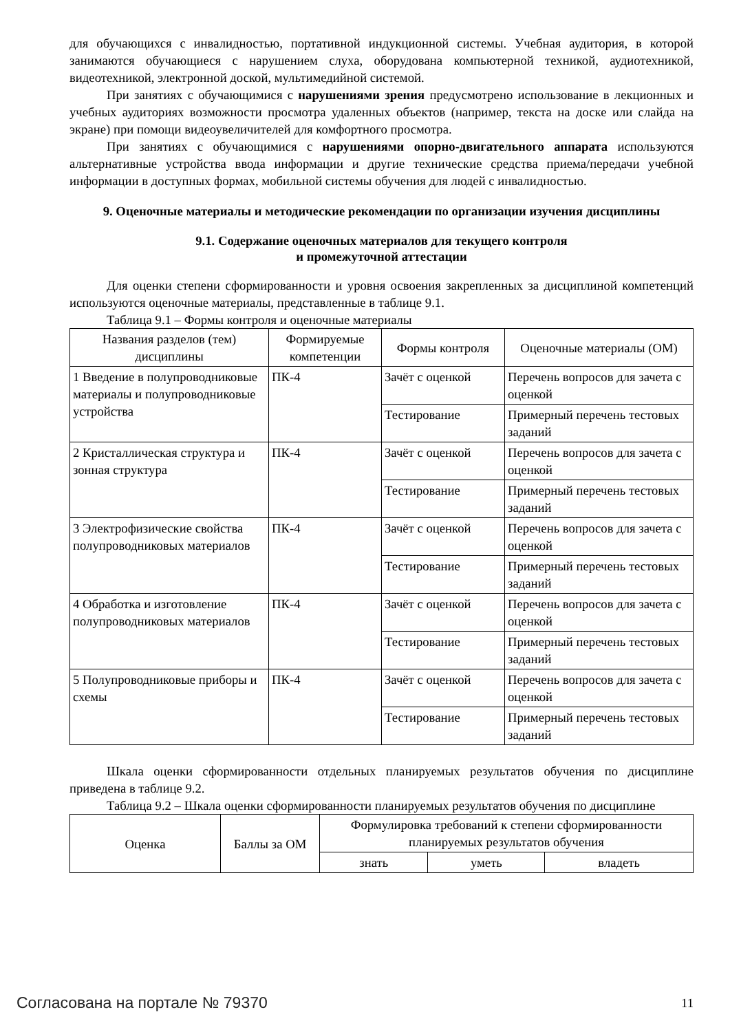для обучающихся с инвалидностью, портативной индукционной системы. Учебная аудитория, в которой занимаются обучающиеся с нарушением слуха, оборудована компьютерной техникой, аудиотехникой, видеотехникой, электронной доской, мультимедийной системой.
При занятиях с обучающимися с нарушениями зрения предусмотрено использование в лекционных и учебных аудиториях возможности просмотра удаленных объектов (например, текста на доске или слайда на экране) при помощи видеоувеличителей для комфортного просмотра.
При занятиях с обучающимися с нарушениями опорно-двигательного аппарата используются альтернативные устройства ввода информации и другие технические средства приема/передачи учебной информации в доступных формах, мобильной системы обучения для людей с инвалидностью.
9. Оценочные материалы и методические рекомендации по организации изучения дисциплины
9.1. Содержание оценочных материалов для текущего контроля
и промежуточной аттестации
Для оценки степени сформированности и уровня освоения закрепленных за дисциплиной компетенций используются оценочные материалы, представленные в таблице 9.1.
Таблица 9.1 – Формы контроля и оценочные материалы
| Названия разделов (тем) дисциплины | Формируемые компетенции | Формы контроля | Оценочные материалы (ОМ) |
| --- | --- | --- | --- |
| 1 Введение в полупроводниковые материалы и полупроводниковые устройства | ПК-4 | Зачёт с оценкой | Перечень вопросов для зачета с оценкой |
| | | Тестирование | Примерный перечень тестовых заданий |
| 2 Кристаллическая структура и зонная структура | ПК-4 | Зачёт с оценкой | Перечень вопросов для зачета с оценкой |
| | | Тестирование | Примерный перечень тестовых заданий |
| 3 Электрофизические свойства полупроводниковых материалов | ПК-4 | Зачёт с оценкой | Перечень вопросов для зачета с оценкой |
| | | Тестирование | Примерный перечень тестовых заданий |
| 4 Обработка и изготовление полупроводниковых материалов | ПК-4 | Зачёт с оценкой | Перечень вопросов для зачета с оценкой |
| | | Тестирование | Примерный перечень тестовых заданий |
| 5 Полупроводниковые приборы и схемы | ПК-4 | Зачёт с оценкой | Перечень вопросов для зачета с оценкой |
| | | Тестирование | Примерный перечень тестовых заданий |
Шкала оценки сформированности отдельных планируемых результатов обучения по дисциплине приведена в таблице 9.2.
Таблица 9.2 – Шкала оценки сформированности планируемых результатов обучения по дисциплине
| Оценка | Баллы за ОМ | Формулировка требований к степени сформированности планируемых результатов обучения | | |
| --- | --- | --- | --- | --- |
| | | знать | уметь | владеть |
Согласована на портале № 79370 11